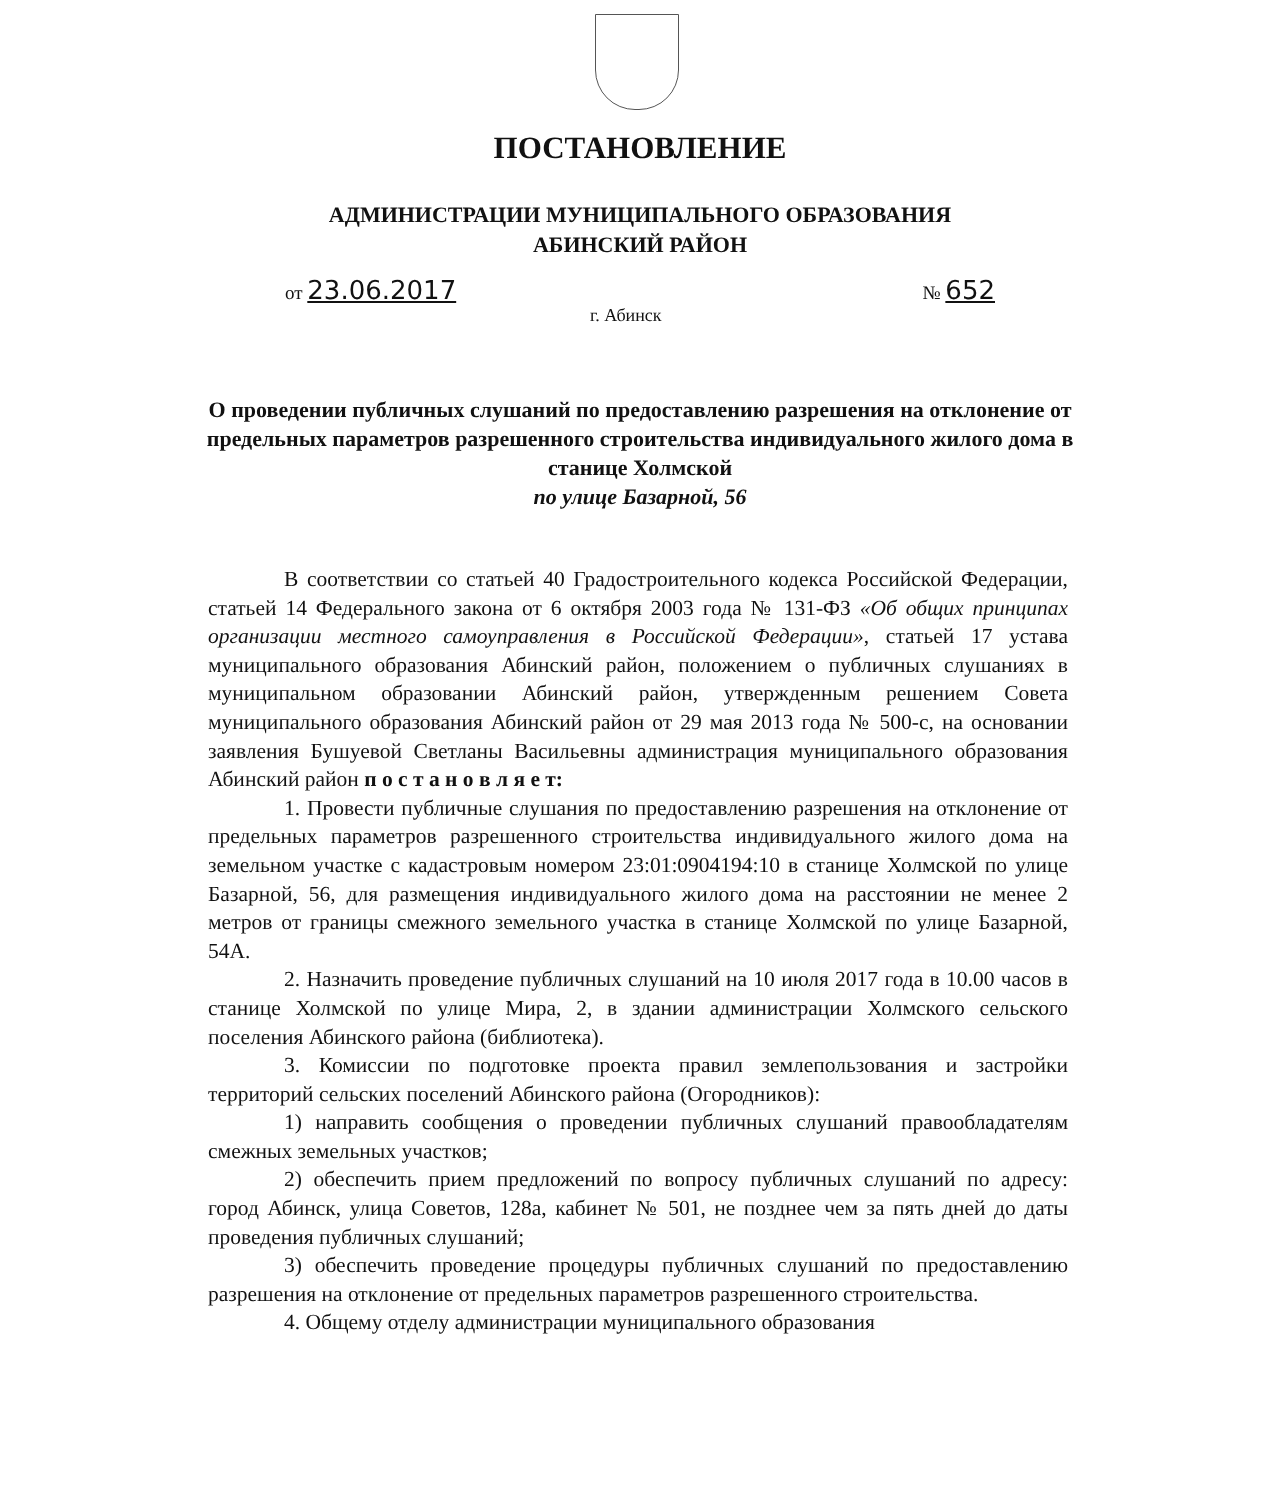ПОСТАНОВЛЕНИЕ
АДМИНИСТРАЦИИ МУНИЦИПАЛЬНОГО ОБРАЗОВАНИЯ
АБИНСКИЙ РАЙОН
от 23.06.2017 № 652
г. Абинск
О проведении публичных слушаний по предоставлению разрешения на отклонение от предельных параметров разрешенного строительства индивидуального жилого дома в станице Холмской
по улице Базарной, 56
В соответствии со статьей 40 Градостроительного кодекса Российской Федерации, статьей 14 Федерального закона от 6 октября 2003 года № 131-ФЗ «Об общих принципах организации местного самоуправления в Российской Федерации», статьей 17 устава муниципального образования Абинский район, положением о публичных слушаниях в муниципальном образовании Абинский район, утвержденным решением Совета муниципального образования Абинский район от 29 мая 2013 года № 500-с, на основании заявления Бушуевой Светланы Васильевны администрация муниципального образования Абинский район п о с т а н о в л я е т:
1. Провести публичные слушания по предоставлению разрешения на отклонение от предельных параметров разрешенного строительства индивидуального жилого дома на земельном участке с кадастровым номером 23:01:0904194:10 в станице Холмской по улице Базарной, 56, для размещения индивидуального жилого дома на расстоянии не менее 2 метров от границы смежного земельного участка в станице Холмской по улице Базарной, 54А.
2. Назначить проведение публичных слушаний на 10 июля 2017 года в 10.00 часов в станице Холмской по улице Мира, 2, в здании администрации Холмского сельского поселения Абинского района (библиотека).
3. Комиссии по подготовке проекта правил землепользования и застройки территорий сельских поселений Абинского района (Огородников):
1) направить сообщения о проведении публичных слушаний правообладателям смежных земельных участков;
2) обеспечить прием предложений по вопросу публичных слушаний по адресу: город Абинск, улица Советов, 128а, кабинет № 501, не позднее чем за пять дней до даты проведения публичных слушаний;
3) обеспечить проведение процедуры публичных слушаний по предоставлению разрешения на отклонение от предельных параметров разрешенного строительства.
4. Общему отделу администрации муниципального образования